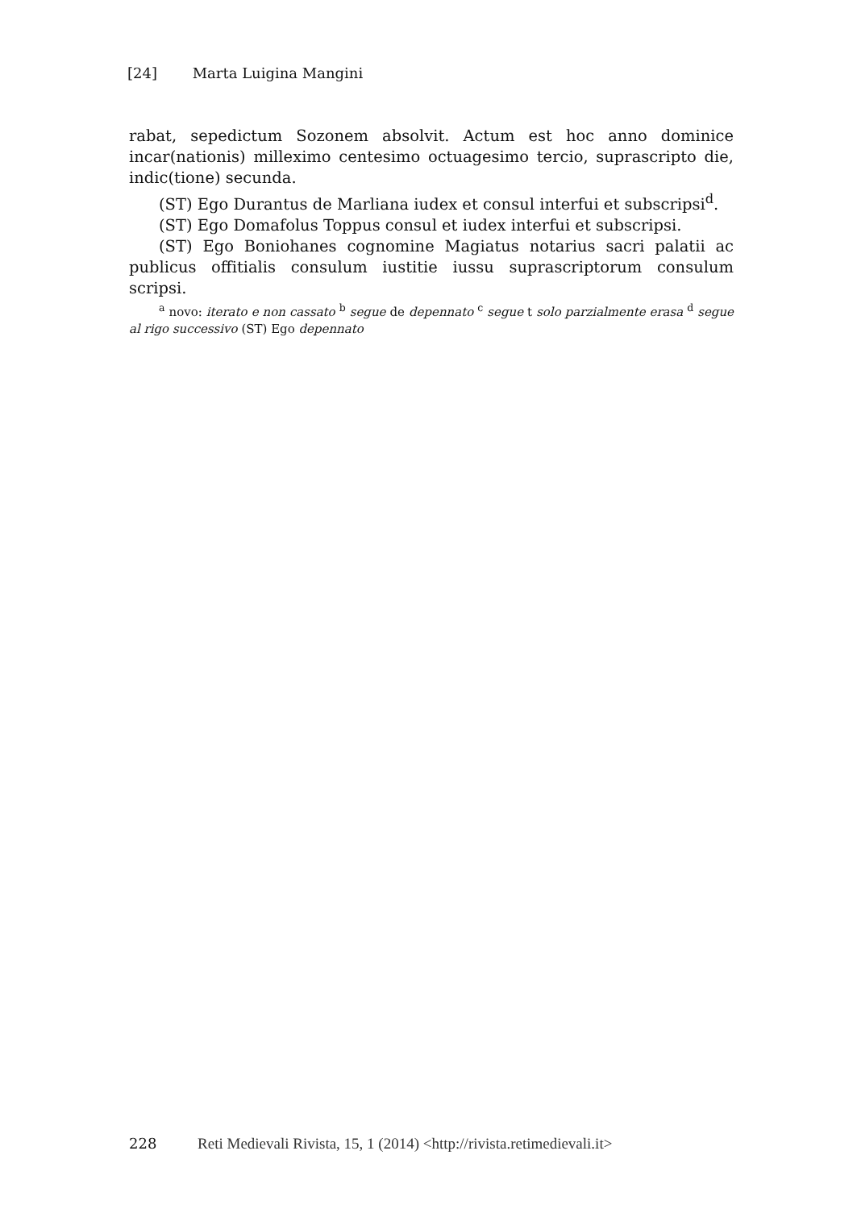[24] Marta Luigina Mangini
rabat, sepedictum Sozonem absolvit. Actum est hoc anno dominice incar(nationis) milleximo centesimo octuagesimo tercio, suprascripto die, indic(tione) secunda.
(ST) Ego Durantus de Marliana iudex et consul interfui et subscripsi<sup>d</sup>.
(ST) Ego Domafolus Toppus consul et iudex interfui et subscripsi.
(ST) Ego Boniohanes cognomine Magiatus notarius sacri palatii ac publicus offitialis consulum iustitie iussu suprascriptorum consulum scripsi.
<sup>a</sup> novo: iterato e non cassato <sup>b</sup> segue de depennato <sup>c</sup> segue t solo parzialmente erasa <sup>d</sup> segue al rigo successivo (ST) Ego depennato
228 Reti Medievali Rivista, 15, 1 (2014) <http://rivista.retimedievali.it>